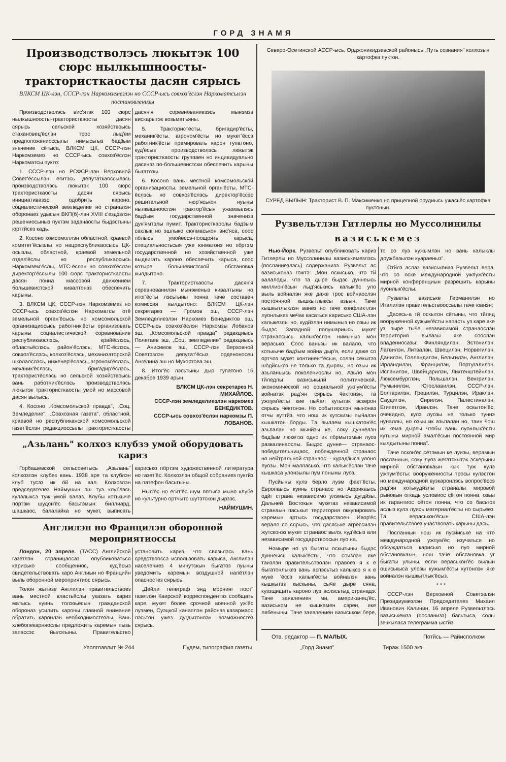ГОРД ЗНАМЯ
Производстволэсь люкытэк 100 сюрс нылкышноосты-трактористкаосты дасян сярысь
ВЛКСМ ЦК-лэн, СССР-лэн Наркомземезлэн но СССР-ысь совхоз'ёслэн Наркоматсылэн постановленизы
Производстволэсь вис'ятэк 100 сюрс нылкышноосты-трактористкаосты дасян сярысь сельской хозяйствоысь стахановец'ёслэн трос лыд'ем предположениоссылы нимысьтыз бадӟым значение сётыса, ВЛКСМ ЦК, СССР-лэн Наркомземез но СССР-ысь совхоз'ёслэн Наркоматсы пукто:
1. СССР-лэн но РСФСР-лэн Верховной Совет'ёссылэн егитэсь депутаткаоссылэсь производстволэсь люкытэк 100 сюрс трактористкаосты дасян сярысь инициативазэс одобрить кароно, социалистической земледелие но страналэн оборонаез удысын ВКП(б)-лэн XVIII с'ездэзлэн решениосыныз пуктэм задачаосты быдэстыны юрттйсез кадь.
2. Косоно комсомоллэн областной, краевой комитет'ёсызлы но нацреспубликаосысь ЦК-осызлы, областной, краевой земельной отдел'ёслы но республикаосысь Наркомзем'ёслы, МТС-ёслэн но совхоз'ёслэн директор'ёссылы 100 сюрс трактористкаосты дасян понна массовой движением большевистской кивалтонэз обеспечить карыны.
3. ВЛКСМ ЦК, СССР-лэн Наркомземез но СССР-ысь совхоз'ёслэн Наркоматсы отё земельной орган'ёсысь но комсомольской организациосысь работник'ёсты организовать карыны социалистической соревнование республикаослэсь, крайёслэсь, областьёслэсь, район'ёслэсь, МТС-ёслэсь, совхоз'ёслэсь, колхоз'ёслэсь, механизаторской школаослэсь, инженер'ёслэсь, агроном'ёслэсь, механик'ёслэсь, бригадир'ёслэсь, трактористёслэсь но сельской хозяйствоысь вань работник'ёслэсь производстволэсь люкытэк трактористкаосты умой но массовой дасян вылысь.
4. Косоно „Комсомольской правда", „Соц. Земледелие", „Совхозная газета", областной, краевой но республиканской комсомольской газет'ёслэн редакциоссылы трактористкаосты дасян'я соревнованиезэсь мынэмзэ вискарытэк возьматъяны.
5. Трактористёсты, бригадир'ёсты, механик'ёсты, агроном'ёсты но мукет'ёссэ работник'ёсты премировать карон тупатоно, куд'ёсыз производстволэсь люкытэк трактористкаосты группаен но индивидуально дасянэз по-большевистски обеспечить карыны быгатозы.
6. Косоно вань местной комсомольской организациосты, земельной орган'ёсты, МТС-ёслэсь но совхоз'ёслэсь директор'ёссэс решительной нюр'яськон нуыны нылкышноослэн трактор'ёсын ужамзылэсь бадӟым государственной значенизэ дун'ямтэлы пумит. Трактористкаослы бадӟым саклык но эшлыко сюлмаськон вис'яса, соос пӧлысь умойёссэ-поощрять карыса, специальностьсыя уже юнматонэ но пӧртэм государственной но хозяйственной уже выдвигать кароно обеспечить карыса, соос котыре большевистской обстановка кылдытоно.
7. Трактористкаосты дасян'я соревнованилэн мынэменыз кивалтыны но итог'ёсты лэсьтыны понна таче составен комиссия кылдытоно: ВЛКСМ ЦК-лэн секретарез — Громов эш, СССР-лэн Земледелиезлэн Наркомез Бенедиктов эш, СССР-ысь совхоз'ёслэн Наркомзы Лобанов эш, „Комсомольской правда" редакциысь Полетаев эш, „Соц. земледелие" редакциысь — Анисимов эш, СССР-лэн Верховной Советэзлэн депутат'ёсыз орденоносец Ангелина эш но Мухортова эш.
8. Итог'ёс лэсьтыны дыр тупатоно 15 декабре 1939 арын.
ВЛКСМ ЦК-лэн секретарез Н. МИХАЙЛОВ.
СССР-лэн земледелиезлэн наркомез БЕНЕДИКТОВ.
СССР-ысь совхоз'ёслэн наркомзы П. ЛОБАНОВ.
„Азьлань" колхоз клубзэ умой оборудовать кариз
Горбашевской сельсоветысь „Азьлань" колхозлэн клубез вань. 1938 аре та клублэн клуб тусэз ик ӧй на вал. Колхозлэн председателез Наймушин эш туэ клублэсь кулэлыксэ туж умой валаз. Клубы котькыче пӧртэм шудон'ёс басьтэмын: биллиард, шашкаос, балалайка но мукет, выписать карисько пӧртэм художественной литература но газет'ёс. Колхозлэн общой собраниез пуктйз на патефон басьтыны.
Ныл'ёс но егит'ёс шум потыса мыно клубе но культурно ортчыто шутэтскон дырзэс.
НАЙМУШИН.
Англилэн но Францилэн оборонной мероприятиоссы
Лондон, 20 апреле. (ТАСС) Английской газетлэн страницаосаз опубликоваться карисько сообщениос, куд'ёсыз свидетельствовать каро Англиын но Францийн выль оборонной мероприятиос сярысь.
Толон жытазе Англилэн правительствоез вань местной властьёслы указать кариз матысь куинь толэзьёсын гражданской обороназ усилить кароны главной внимание обратить карoнлэн необходимостезлы. Вань хлебопекарняослы предложить каремын пызь запассэс йылэтыны. Правительство установить кариз, что связьлэсь вань средствооссэ использовать карыса, Англилэн населениез 4 минутскын быгатоз луыны уведомить каремын воздушной налётлэн опасностез сярысь.
„Дейли телеграф энд морнинг пост" газетлэн Каирской корреспондентэз сообщать каре, мукет более срочной военной уж'ёс луэмен, Суэцкой канаплэн районаз казармаос лэсьтон ужез дугдытонлэн возможностез сярысь.
Северо-Осетинской АССР-ысь, Орджоникидзевской районысь „Путь сознания" колхозын картофка пуктон.
СУРЕД ВЫЛЫН: Тракторист В. П. Максименко но прицепной орудиысь ужасьёс картофка пуктонын.
Рузвельтлэн Гитлерлы но Муссолинилы
вазиськемез
Нью-Йорк. Рузвельт опубликовать кариз Гитлерлы но Муссолинилы вазиськемезлэсь (посланиезлэсь) содержанизэ. Рузвельт ас вазиськоназ гожтэ: „Мон оскисько, что тй валалоды, что та дыре быдэс дуннеысь миллион'ёсын лыд'яськись калык'ёс уло выль войналэн яке даже трос войнаослэн постоянной кышкытлыксы азьын. Таче кышкытлыклэн ванез но таче конфликтлэн луонлыкез меӵак касаться карисько США-лэн калыкезлы но, кудйзлэн нимыныз но озьы ик быдэс Западной полушариысь мукет странаосысь калык'ёслэн нимыныз мон верасько. Соос ваньзы ик валало, что котькыче бадӟым война дыр'я, если даже со ортчоз мукет континент'ёсын, солэн секытэз шӧдйськоз не только та дырлы, но озьы ик азьланьысь поколениослы но. Азьло мон тйледлы вазиськылй политической, экономической но социальной ужпум'ёсты войнатэк рад'ян сярысь ӵектонэн, та ужпум'ёсты кие пыӵал кутытэк эскерон сярысь ӵектонэн. Но событиослэн мыноназ отчы вуттйз, что нош ик кутскизы пыӵалэн кышкатон борды. Та выллем кышкатон'ёс азьпалан но мынйзы ке, соку дуннелэн бадӟым люкетэз одно ик пӧрмытэмын луоз развалинаослы. Быдэс дунне— странаос-победительницаос, побежденной странаос но нейтральной странаос— курадӟыса улоно луозы. Мон малпасько, что калык'ёслэн таче кышкаса улонзылы пум поныны луоз.
Пусйыны кулэ берло луэм факт'ёсты. Европаысь куинь странаос но Африкаысь одӥг страна независимо улэмысь дугдйзы. Дальней Востокын мукетаз независимой странаын паськыт территория оккупировать каремын артысь государствоен. Ивор'ёс верало со сярысь, что дасяське агрессилэн жутсконэз мукет странаос вылэ, куд'ёсыз али независимой государствоосын луо на.
Номыре но уз быгаты оскытыны быдэс дуннеысь калык'ёсты, что соизлэн яке таизлэн правительстволэн правоез я к е быгатонлыкез вань аспэсьтыз калыксэ я к е муке 'ёссэ калык'ёсты войналэн вань кышкытэз кыскыны, сыӵе дыре сяна, куззщищать кароно луэ аслэсьтыд странадэ. Таче заявлениен ми, американец'ёс, вазиськом не кышкамен сэрен, яке лябеныны. Таче заявлениен вазиськом бере, то со луэ кужымлэн но вань калыклы дружбазылэн куараеныз".
Отйяз аслаз вазиськоназ Рузвельт вера, что со оске международной ужпуж'ёсты мирной конференциын разрешить карыны луонлык'ёслы.
Рузвельт вазиське Германилэн но Италилэн правительствооссылы таче юанэн:
„Дасесь-а тй оскытон сётыны, что тйляд вооруженной кужым'ёсты напасть уз каре яке уз пыре тыӵе независимой странаослэн территория вылазы яке соослэн владениосазы: Финляндилэн, Эстонилэн, Латвилэн, Литвалэн, Швецилэн, Норвегилэн, Данилэн, Голландилэн, Бельгилэн, Англилэн, Ирландилэн, Францилэн, Португалилэн, Испанилэн, Швейцарилэн, Лихтенштейнлэн, Люксембурглэн, Польшалэн, Венгрилэн, Румынилэн, Югославилэн, СССР-лэн, Болгарилэн, Грецилэн, Турцилэн, Ираклэн, Саудилэн, Сирилэн, Палестиналэн, Египетлэн, Иранлэн. Таче оскытон'ёс, очевидно, кулэ луозы не только туннэ нуналлы, но озьы ик азьпалан но, таин ӵош ик кема дырлы чтобы вань луонлык'ёсты кутыны мирной амал'ёсын постоянной мир кылдытыны понна".
Таче оскон'ёс сётэмын ке луизы, верамын посланиын, соку луоз жегатскытэк эскерыны мирной обстановкаын кык туж кулэ ужпум'ёсты: вооружениосты тросы кулэстон но международной вузкаронлэсь вопрос'ёссэ рад'ян котькудйзлы страналы мировой рынокын огкадь условиос сётон понна, озьы ик гарантиос сётон понна, что со басьтоз аслыз кулэ луись материал'ёсты но сырьёез. Та вераськон'ёсын США-лэн правительствоез участвовать карыны дась.
Посланиын нош ик пусйиське на что международной ужпум'ёс изучаться но обсуждаться карисько но луо мирной обстановкаын, нош таӵе обстановка уг быгаты улыны, если вераськон'ёс вылын ошиськыса улозы кужым'ёсты кутонлэн яке войналэн кышкытлык'ёсыз.
* * *
СССР-лэн Верховной Советэзлэн Президиумезлэн Председателез Михаил Иванович Калинин, 16 апреле Рузвельтлэсь вазиськемзэ (посланизэ) басьтыса, солы ӟечкыласа телеграмма ыстйз.
Отв. редактор — П. МАЛЫХ. Потйсь — Райисполком
Уполглавлит № 244 Пудем, типография газеты „Горд Знамя" Тираж 1500 экз.